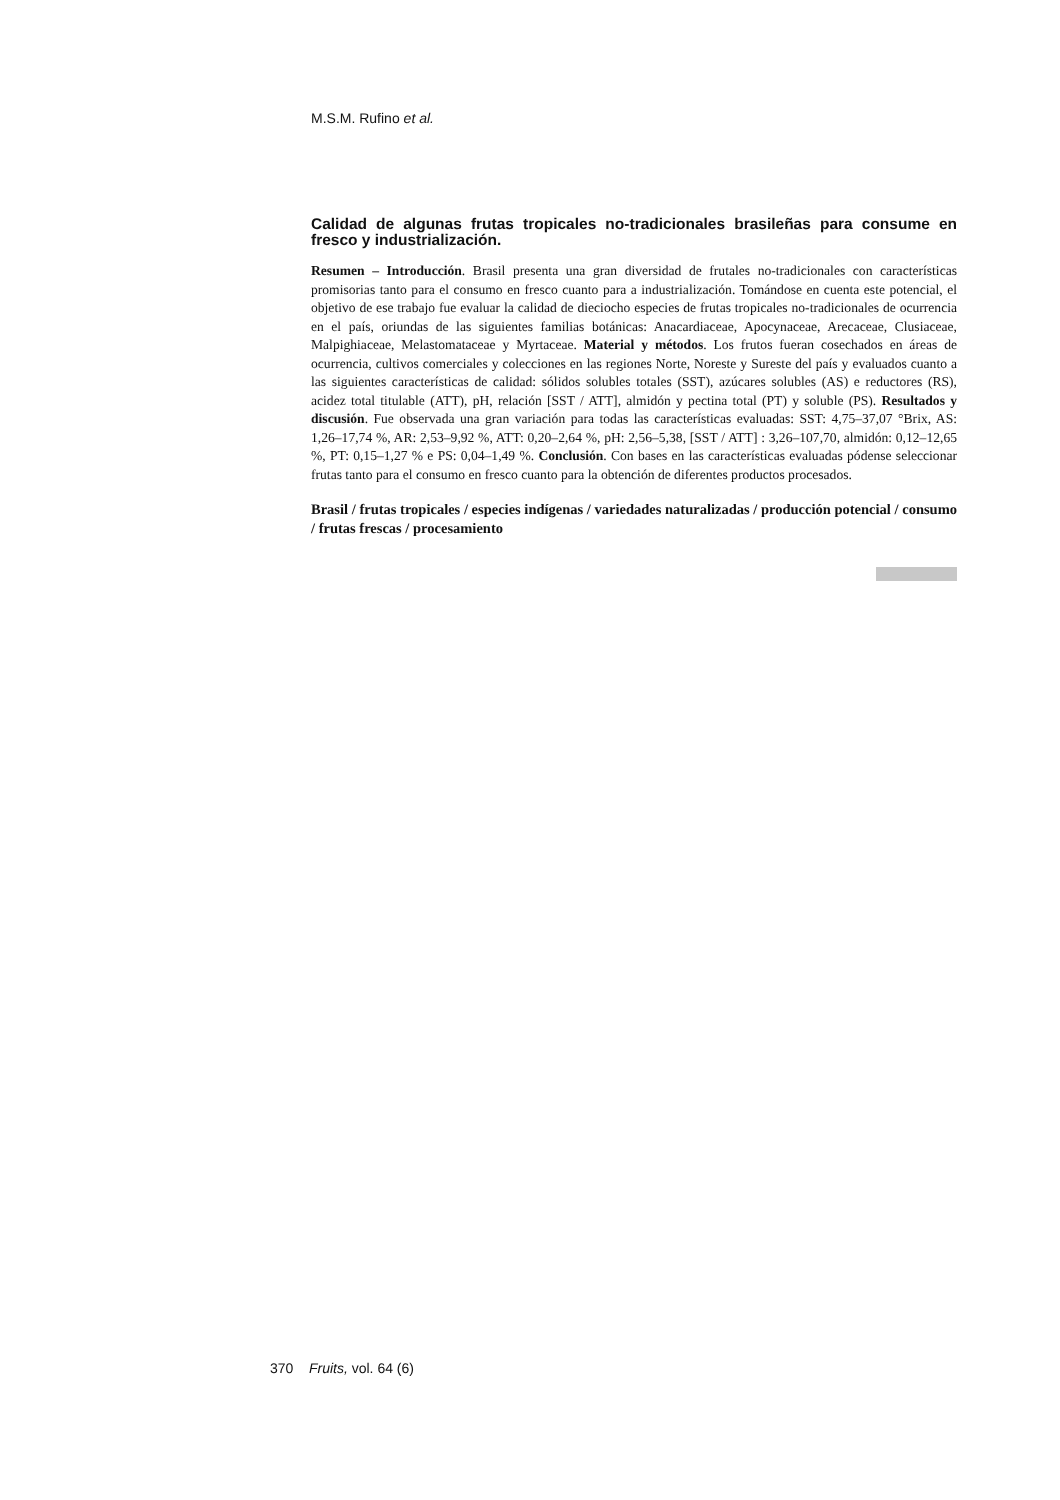M.S.M. Rufino et al.
Calidad de algunas frutas tropicales no-tradicionales brasileñas para consume en fresco y industrialización.
Resumen – Introducción. Brasil presenta una gran diversidad de frutales no-tradicionales con características promisorias tanto para el consumo en fresco cuanto para a industrialización. Tomándose en cuenta este potencial, el objetivo de ese trabajo fue evaluar la calidad de dieciocho especies de frutas tropicales no-tradicionales de ocurrencia en el país, oriundas de las siguientes familias botánicas: Anacardiaceae, Apocynaceae, Arecaceae, Clusiaceae, Malpighiaceae, Melastomataceae y Myrtaceae. Material y métodos. Los frutos fueran cosechados en áreas de ocurrencia, cultivos comerciales y colecciones en las regiones Norte, Noreste y Sureste del país y evaluados cuanto a las siguientes características de calidad: sólidos solubles totales (SST), azúcares solubles (AS) e reductores (RS), acidez total titulable (ATT), pH, relación [SST / ATT], almidón y pectina total (PT) y soluble (PS). Resultados y discusión. Fue observada una gran variación para todas las características evaluadas: SST: 4,75–37,07 °Brix, AS: 1,26–17,74 %, AR: 2,53–9,92 %, ATT: 0,20–2,64 %, pH: 2,56–5,38, [SST / ATT] : 3,26–107,70, almidón: 0,12–12,65 %, PT: 0,15–1,27 % e PS: 0,04–1,49 %. Conclusión. Con bases en las características evaluadas pódense seleccionar frutas tanto para el consumo en fresco cuanto para la obtención de diferentes productos procesados.
Brasil / frutas tropicales / especies indígenas / variedades naturalizadas / producción potencial / consumo / frutas frescas / procesamiento
370 Fruits, vol. 64 (6)